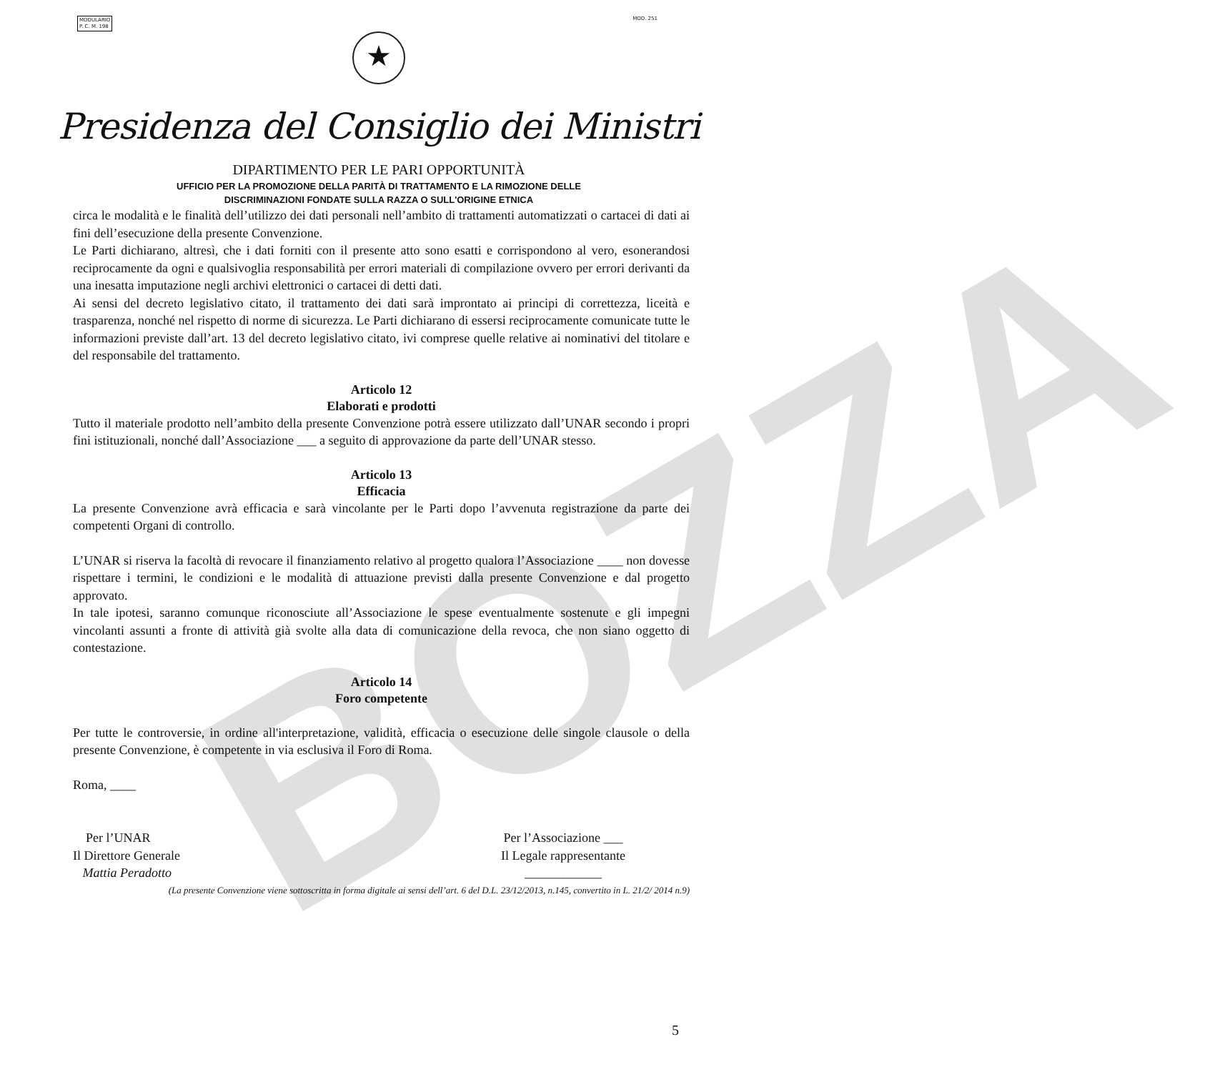MODULARIO
P. C. M. 198
MOD. 251
★
Presidenza del Consiglio dei Ministri
DIPARTIMENTO PER LE PARI OPPORTUNITÀ
UFFICIO PER LA PROMOZIONE DELLA PARITÀ DI TRATTAMENTO E LA RIMOZIONE DELLE
DISCRIMINAZIONI FONDATE SULLA RAZZA O SULL'ORIGINE ETNICA
circa le modalità e le finalità dell’utilizzo dei dati personali nell’ambito di trattamenti automatizzati o cartacei di dati ai fini dell’esecuzione della presente Convenzione.
Le Parti dichiarano, altresì, che i dati forniti con il presente atto sono esatti e corrispondono al vero, esonerandosi reciprocamente da ogni e qualsivoglia responsabilità per errori materiali di compilazione ovvero per errori derivanti da una inesatta imputazione negli archivi elettronici o cartacei di detti dati.
Ai sensi del decreto legislativo citato, il trattamento dei dati sarà improntato ai principi di correttezza, liceità e trasparenza, nonché nel rispetto di norme di sicurezza. Le Parti dichiarano di essersi reciprocamente comunicate tutte le informazioni previste dall’art. 13 del decreto legislativo citato, ivi comprese quelle relative ai nominativi del titolare e del responsabile del trattamento.
Articolo 12
Elaborati e prodotti
Tutto il materiale prodotto nell’ambito della presente Convenzione potrà essere utilizzato dall’UNAR secondo i propri fini istituzionali, nonché dall’Associazione ___ a seguito di approvazione da parte dell’UNAR stesso.
Articolo 13
Efficacia
La presente Convenzione avrà efficacia e sarà vincolante per le Parti dopo l’avvenuta registrazione da parte dei competenti Organi di controllo.
L’UNAR si riserva la facoltà di revocare il finanziamento relativo al progetto qualora l’Associazione ____ non dovesse rispettare i termini, le condizioni e le modalità di attuazione previsti dalla presente Convenzione e dal progetto approvato.
In tale ipotesi, saranno comunque riconosciute all’Associazione le spese eventualmente sostenute e gli impegni vincolanti assunti a fronte di attività già svolte alla data di comunicazione della revoca, che non siano oggetto di contestazione.
Articolo 14
Foro competente
Per tutte le controversie, in ordine all'interpretazione, validità, efficacia o esecuzione delle singole clausole o della presente Convenzione, è competente in via esclusiva il Foro di Roma.
Roma, ____
Per l’UNAR
Il Direttore Generale
Mattia Peradotto
Per l’Associazione ___
Il Legale rappresentante
____________
(La presente Convenzione viene sottoscritta in forma digitale ai sensi dell’art. 6 del D.L. 23/12/2013, n.145, convertito in L. 21/2/ 2014 n.9)
BOZZA
5